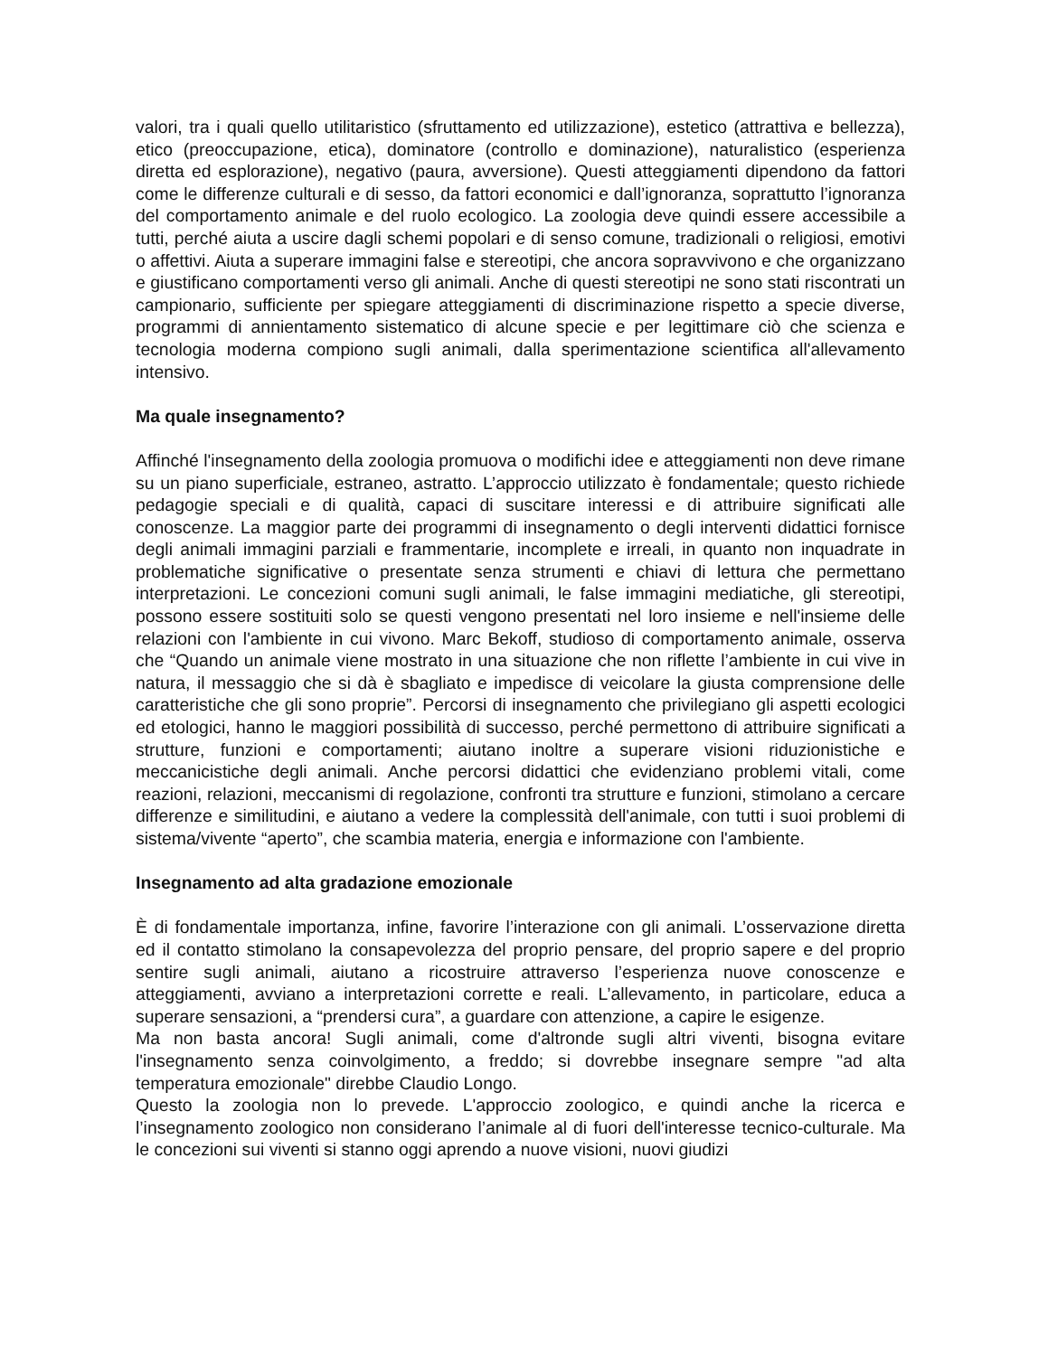valori, tra i quali quello utilitaristico (sfruttamento ed utilizzazione), estetico (attrattiva e bellezza), etico (preoccupazione, etica), dominatore (controllo e dominazione), naturalistico (esperienza diretta ed esplorazione), negativo (paura, avversione). Questi atteggiamenti dipendono da fattori come le differenze culturali e di sesso, da fattori economici e dall’ignoranza, soprattutto l’ignoranza del comportamento animale e del ruolo ecologico. La zoologia deve quindi essere accessibile a tutti, perché aiuta a uscire dagli schemi popolari e di senso comune, tradizionali o religiosi, emotivi o affettivi. Aiuta a superare immagini false e stereotipi, che ancora sopravvivono e che organizzano e giustificano comportamenti verso gli animali. Anche di questi stereotipi ne sono stati riscontrati un campionario, sufficiente per spiegare atteggiamenti di discriminazione rispetto a specie diverse, programmi di annientamento sistematico di alcune specie e per legittimare ciò che scienza e tecnologia moderna compiono sugli animali, dalla sperimentazione scientifica all'allevamento intensivo.
Ma quale insegnamento?
Affinché l'insegnamento della zoologia promuova o modifichi idee e atteggiamenti non deve rimane su un piano superficiale, estraneo, astratto. L’approccio utilizzato è fondamentale; questo richiede pedagogie speciali e di qualità, capaci di suscitare interessi e di attribuire significati alle conoscenze. La maggior parte dei programmi di insegnamento o degli interventi didattici fornisce degli animali immagini parziali e frammentarie, incomplete e irreali, in quanto non inquadrate in problematiche significative o presentate senza strumenti e chiavi di lettura che permettano interpretazioni. Le concezioni comuni sugli animali, le false immagini mediatiche, gli stereotipi, possono essere sostituiti solo se questi vengono presentati nel loro insieme e nell'insieme delle relazioni con l'ambiente in cui vivono. Marc Bekoff, studioso di comportamento animale, osserva che “Quando un animale viene mostrato in una situazione che non riflette l’ambiente in cui vive in natura, il messaggio che si dà è sbagliato e impedisce di veicolare la giusta comprensione delle caratteristiche che gli sono proprie”. Percorsi di insegnamento che privilegiano gli aspetti ecologici ed etologici, hanno le maggiori possibilità di successo, perché permettono di attribuire significati a strutture, funzioni e comportamenti; aiutano inoltre a superare visioni riduzionistiche e meccanicistiche degli animali. Anche percorsi didattici che evidenziano problemi vitali, come reazioni, relazioni, meccanismi di regolazione, confronti tra strutture e funzioni, stimolano a cercare differenze e similitudini, e aiutano a vedere la complessità dell'animale, con tutti i suoi problemi di sistema/vivente “aperto”, che scambia materia, energia e informazione con l'ambiente.
Insegnamento ad alta gradazione emozionale
È di fondamentale importanza, infine, favorire l’interazione con gli animali. L’osservazione diretta ed il contatto stimolano la consapevolezza del proprio pensare, del proprio sapere e del proprio sentire sugli animali, aiutano a ricostruire attraverso l’esperienza nuove conoscenze e atteggiamenti, avviano a interpretazioni corrette e reali. L’allevamento, in particolare, educa a superare sensazioni, a “prendersi cura”, a guardare con attenzione, a capire le esigenze.
Ma non basta ancora! Sugli animali, come d'altronde sugli altri viventi, bisogna evitare l'insegnamento senza coinvolgimento, a freddo; si dovrebbe insegnare sempre "ad alta temperatura emozionale" direbbe Claudio Longo.
Questo la zoologia non lo prevede. L'approccio zoologico, e quindi anche la ricerca e l’insegnamento zoologico non considerano l’animale al di fuori dell'interesse tecnico-culturale. Ma le concezioni sui viventi si stanno oggi aprendo a nuove visioni, nuovi giudizi